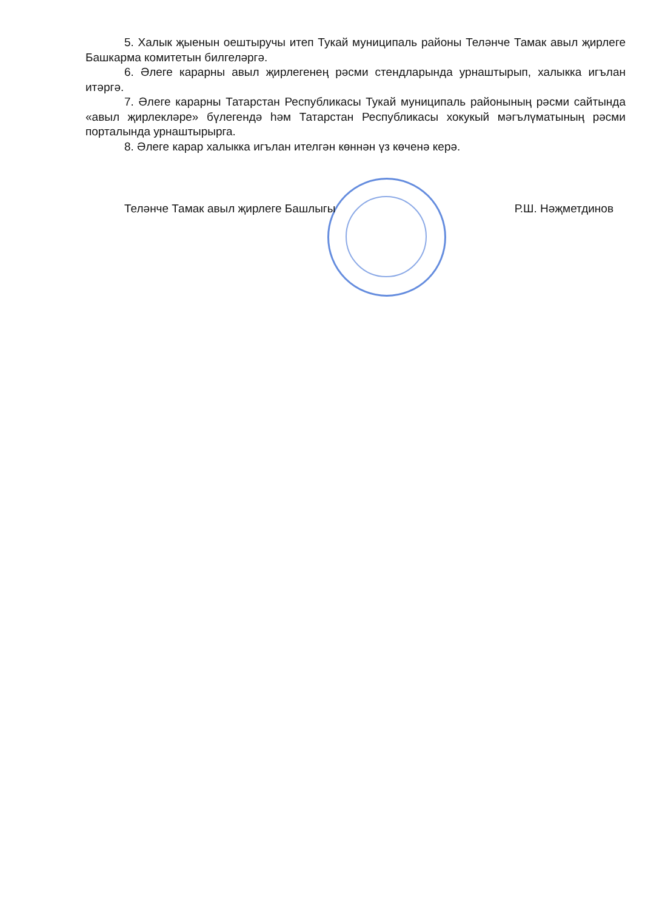5. Халык җыенын оештыручы итеп Тукай муниципаль районы Теләнче Тамак авыл җирлеге Башкарма комитетын билгеләргә.
6. Әлеге карарны авыл җирлегенең рәсми стендларында урнаштырып, халыкка игълан итәргә.
7. Әлеге карарны Татарстан Республикасы Тукай муниципаль районының рәсми сайтында «авыл җирлекләре» бүлегендә һәм Татарстан Республикасы хокукый мәгълүматының рәсми порталында урнаштырырга.
8. Әлеге карар халыкка игълан ителгән көннән үз көченә керә.
Теләнче Тамак авыл җирлеге Башлыгы Р.Ш. Нәҗметдинов